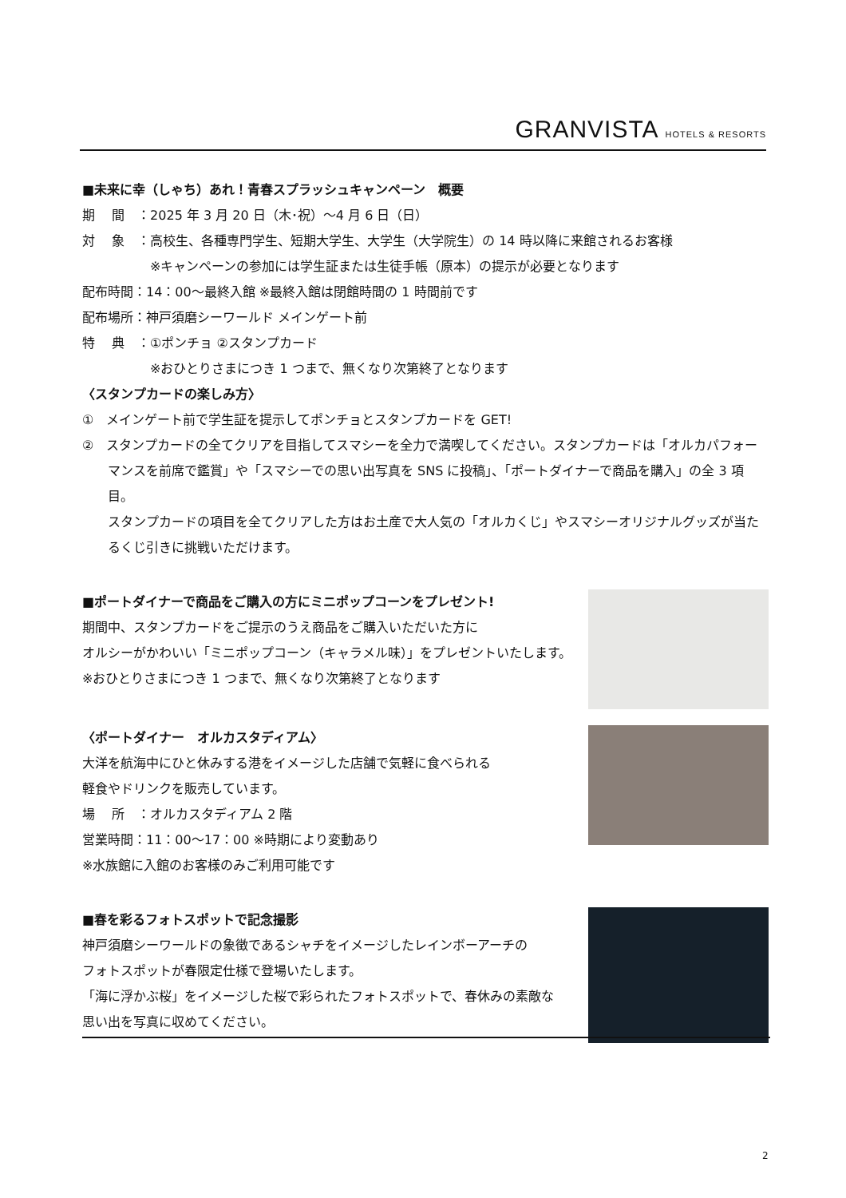GRANVISTA HOTELS & RESORTS
■未来に幸（しゃち）あれ！青春スプラッシュキャンペーン　概要
期　 間　：2025 年 3 月 20 日（木･祝）～4 月 6 日（日）
対　 象　：高校生、各種専門学生、短期大学生、大学生（大学院生）の 14 時以降に来館されるお客様
※キャンペーンの参加には学生証または生徒手帳（原本）の提示が必要となります
配布時間：14：00～最終入館 ※最終入館は閉館時間の 1 時間前です
配布場所：神戸須磨シーワールド メインゲート前
特　 典　：①ポンチョ ②スタンプカード
※おひとりさまにつき 1 つまで、無くなり次第終了となります
〈スタンプカードの楽しみ方〉
①　メインゲート前で学生証を提示してポンチョとスタンプカードを GET!
②　スタンプカードの全てクリアを目指してスマシーを全力で満喫してください。スタンプカードは「オルカパフォーマンスを前席で鑑賞」や「スマシーでの思い出写真を SNS に投稿」、「ポートダイナーで商品を購入」の全 3 項目。
スタンプカードの項目を全てクリアした方はお土産で大人気の「オルカくじ」やスマシーオリジナルグッズが当たるくじ引きに挑戦いただけます。
■ポートダイナーで商品をご購入の方にミニポップコーンをプレゼント!
期間中、スタンプカードをご提示のうえ商品をご購入いただいた方に
オルシーがかわいい「ミニポップコーン（キャラメル味）」をプレゼントいたします。
※おひとりさまにつき 1 つまで、無くなり次第終了となります
〈ポートダイナー　オルカスタディアム〉
大洋を航海中にひと休みする港をイメージした店舗で気軽に食べられる
軽食やドリンクを販売しています。
場　 所　：オルカスタディアム 2 階
営業時間：11：00～17：00 ※時期により変動あり
※水族館に入館のお客様のみご利用可能です
■春を彩るフォトスポットで記念撮影
神戸須磨シーワールドの象徴であるシャチをイメージしたレインボーアーチの
フォトスポットが春限定仕様で登場いたします。
「海に浮かぶ桜」をイメージした桜で彩られたフォトスポットで、春休みの素敵な
思い出を写真に収めてください。
2